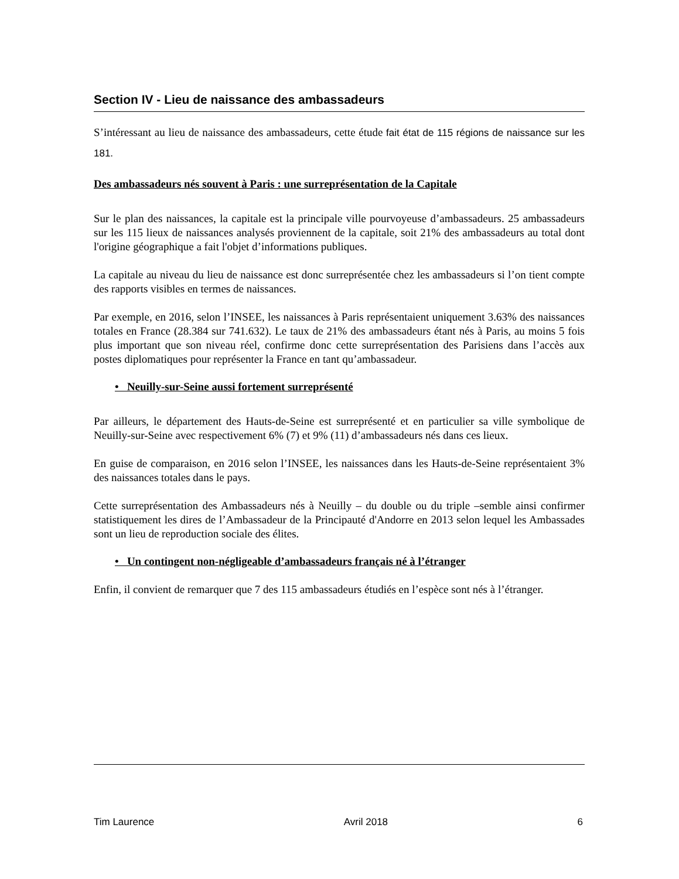Section IV - Lieu de naissance des ambassadeurs
S’intéressant au lieu de naissance des ambassadeurs, cette étude fait état de 115 régions de naissance sur les 181.
Des ambassadeurs nés souvent à Paris : une surreprésentation de la Capitale
Sur le plan des naissances, la capitale est la principale ville pourvoyeuse d’ambassadeurs. 25 ambassadeurs sur les 115 lieux de naissances analysés proviennent de la capitale, soit 21% des ambassadeurs au total dont l'origine géographique a fait l'objet d’informations publiques.
La capitale au niveau du lieu de naissance est donc surreprésentée chez les ambassadeurs si l’on tient compte des rapports visibles en termes de naissances.
Par exemple, en 2016, selon l’INSEE, les naissances à Paris représentaient uniquement 3.63% des naissances totales en France (28.384 sur 741.632). Le taux de 21% des ambassadeurs étant nés à Paris, au moins 5 fois plus important que son niveau réel, confirme donc cette surreprésentation des Parisiens dans l’accès aux postes diplomatiques pour représenter la France en tant qu’ambassadeur.
• Neuilly-sur-Seine aussi fortement surreprésenté
Par ailleurs, le département des Hauts-de-Seine est surreprésenté et en particulier sa ville symbolique de Neuilly-sur-Seine avec respectivement 6% (7) et 9% (11) d’ambassadeurs nés dans ces lieux.
En guise de comparaison, en 2016 selon l’INSEE, les naissances dans les Hauts-de-Seine représentaient 3% des naissances totales dans le pays.
Cette surreprésentation des Ambassadeurs nés à Neuilly – du double ou du triple –semble ainsi confirmer statistiquement les dires de l’Ambassadeur de la Principauté d'Andorre en 2013 selon lequel les Ambassades sont un lieu de reproduction sociale des élites.
• Un contingent non-négligeable d’ambassadeurs français né à l’étranger
Enfin, il convient de remarquer que 7 des 115 ambassadeurs étudiés en l’espèce sont nés à l’étranger.
Tim Laurence Avril 2018 6